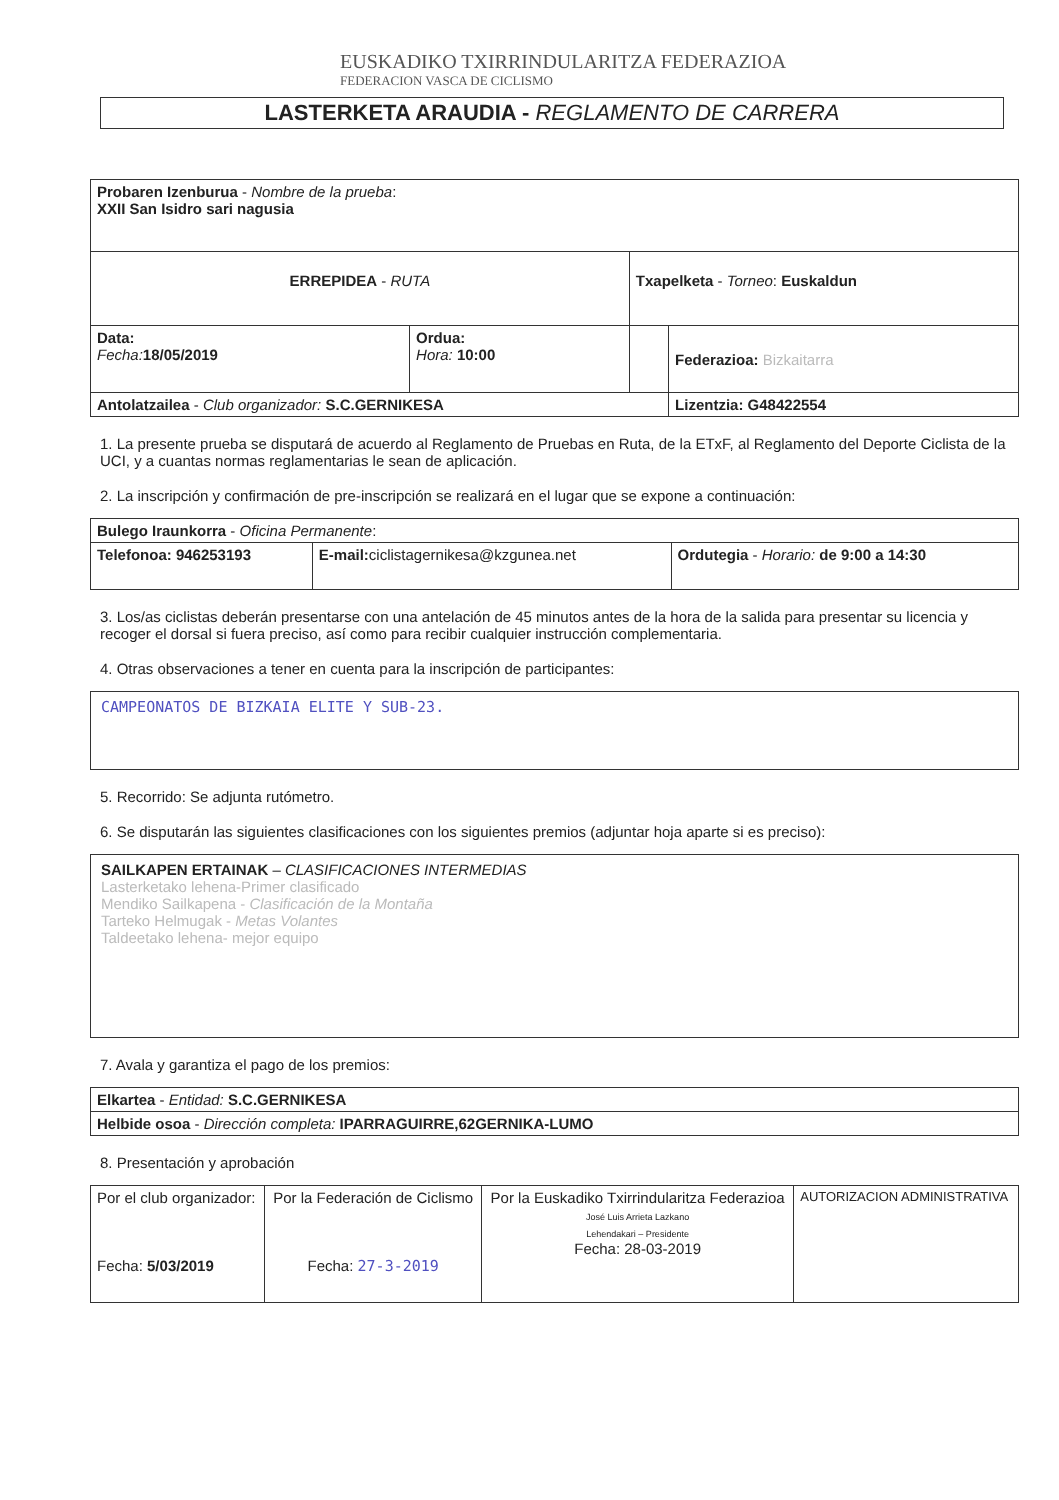EUSKADIKO TXIRRINDULARITZA FEDERAZIOA
FEDERACION VASCA DE CICLISMO
LASTERKETA ARAUDIA - REGLAMENTO DE CARRERA
| Probaren Izenburua - Nombre de la prueba : XXII San Isidro sari nagusia | | | |
| ERREPIDEA - RUTA | | Txapelketa - Torneo : Euskaldun | |
| Data: Fecha: 18/05/2019 | Ordua: Hora: 10:00 | | Federazioa: Bizkaitarra |
| Antolatzailea - Club organizador: S.C.GERNIKESA | | | Lizentzia: G48422554 |
1. La presente prueba se disputará de acuerdo al Reglamento de Pruebas en Ruta, de la ETxF, al Reglamento del Deporte Ciclista de la UCI, y a cuantas normas reglamentarias le sean de aplicación.
2. La inscripción y confirmación de pre-inscripción se realizará en el lugar que se expone a continuación:
| Bulego Iraunkorra - Oficina Permanente : | | |
| Telefonoa: 946253193 | E-mail: ciclistagernikesa@kzgunea.net | Ordutegia - Horario: de 9:00 a 14:30 |
3. Los/as ciclistas deberán presentarse con una antelación de 45 minutos antes de la hora de la salida para presentar su licencia y recoger el dorsal si fuera preciso, así como para recibir cualquier instrucción complementaria.
4. Otras observaciones a tener en cuenta para la inscripción de participantes:
CAMPEONATOS DE BIZKAIA ELITE Y SUB-23.
5. Recorrido: Se adjunta rutómetro.
6. Se disputarán las siguientes clasificaciones con los siguientes premios (adjuntar hoja aparte si es preciso):
SAILKAPEN ERTAINAK – CLASIFICACIONES INTERMEDIAS
Lasterketako lehena-Primer clasificado
Mendiko Sailkapena - Clasificación de la Montaña
Tarteko Helmugak - Metas Volantes
Taldeetako lehena- mejor equipo
7. Avala y garantiza el pago de los premios:
| Elkartea - Entidad: S.C.GERNIKESA |
| Helbide osoa - Dirección completa: IPARRAGUIRRE,62GERNIKA-LUMO |
8. Presentación y aprobación
| Por el club organizador: Fecha: 5/03/2019 | Por la Federación de Ciclismo Fecha: 27-3-2019 | Por la Euskadiko Txirrindularitza Federazioa José Luis Arrieta Lazkano Lehendakari – Presidente Fecha: 28-03-2019 | AUTORIZACION ADMINISTRATIVA |